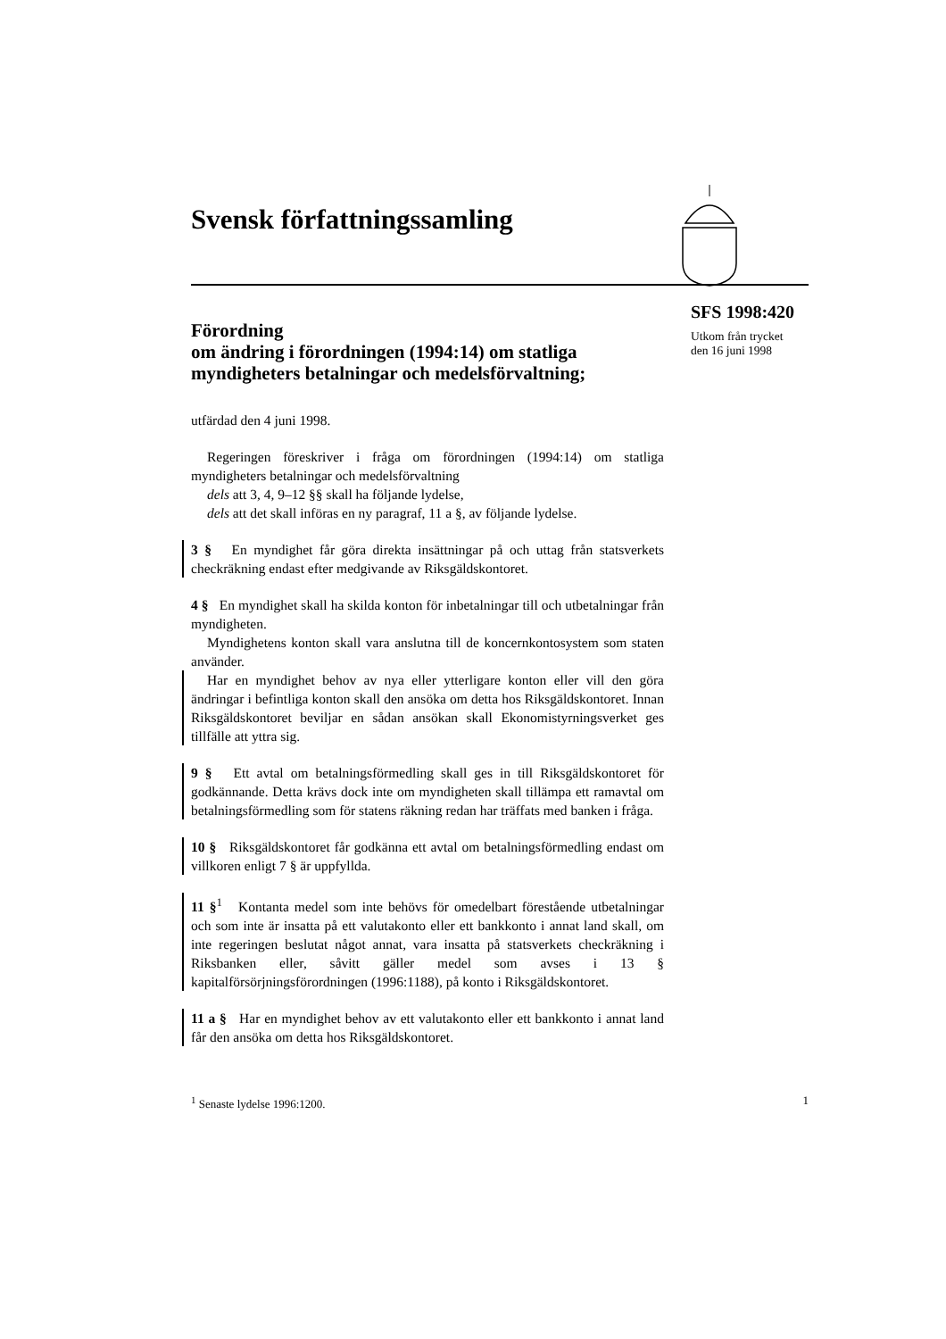Svensk författningssamling
Förordning
om ändring i förordningen (1994:14) om statliga myndigheters betalningar och medelsförvaltning;
utfärdad den 4 juni 1998.
Regeringen föreskriver i fråga om förordningen (1994:14) om statliga myndigheters betalningar och medelsförvaltning
dels att 3, 4, 9–12 §§ skall ha följande lydelse,
dels att det skall införas en ny paragraf, 11 a §, av följande lydelse.
3 § En myndighet får göra direkta insättningar på och uttag från statsverkets checkräkning endast efter medgivande av Riksgäldskontoret.
4 § En myndighet skall ha skilda konton för inbetalningar till och utbetalningar från myndigheten.
Myndighetens konton skall vara anslutna till de koncernkontosystem som staten använder.
Har en myndighet behov av nya eller ytterligare konton eller vill den göra ändringar i befintliga konton skall den ansöka om detta hos Riksgäldskontoret. Innan Riksgäldskontoret beviljar en sådan ansökan skall Ekonomistyrningsverket ges tillfälle att yttra sig.
9 § Ett avtal om betalningsförmedling skall ges in till Riksgäldskontoret för godkännande. Detta krävs dock inte om myndigheten skall tillämpa ett ramavtal om betalningsförmedling som för statens räkning redan har träffats med banken i fråga.
10 § Riksgäldskontoret får godkänna ett avtal om betalningsförmedling endast om villkoren enligt 7 § är uppfyllda.
11 §<sup>1</sup> Kontanta medel som inte behövs för omedelbart förestående utbetalningar och som inte är insatta på ett valutakonto eller ett bankkonto i annat land skall, om inte regeringen beslutat något annat, vara insatta på statsverkets checkräkning i Riksbanken eller, såvitt gäller medel som avses i 13 § kapitalförsörjningsförordningen (1996:1188), på konto i Riksgäldskontoret.
11 a § Har en myndighet behov av ett valutakonto eller ett bankkonto i annat land får den ansöka om detta hos Riksgäldskontoret.
<sup>1</sup> Senaste lydelse 1996:1200. 1
SFS 1998:420
Utkom från trycket
den 16 juni 1998